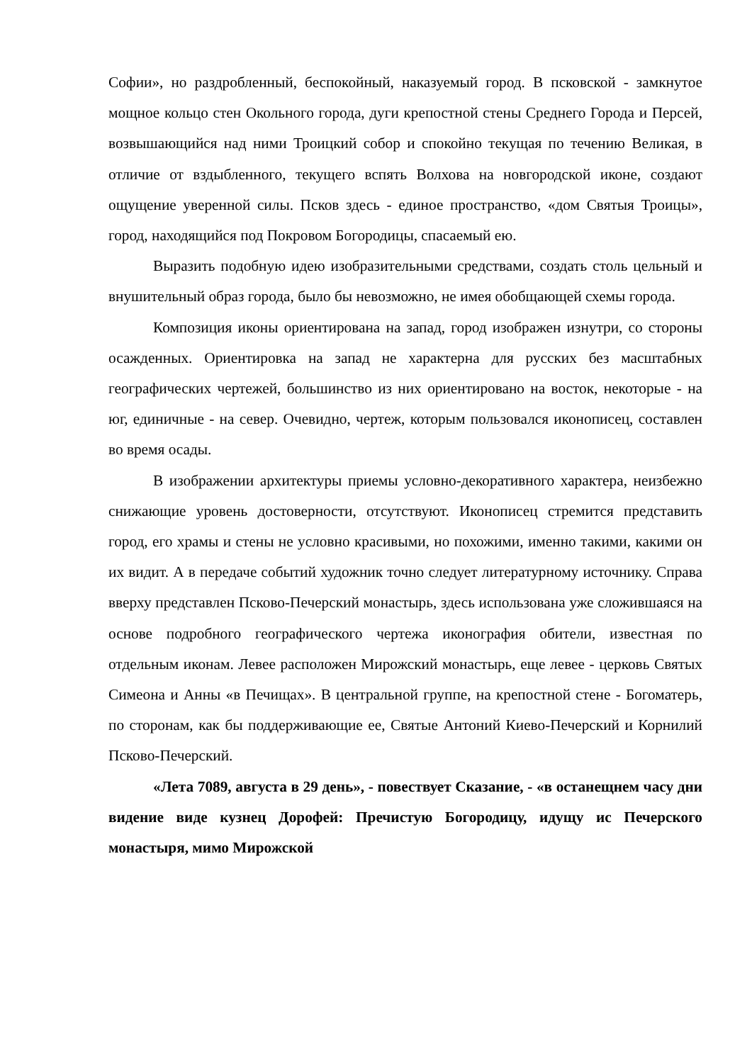Софии», но раздробленный, беспокойный, наказуемый город. В псковской - замкнутое мощное кольцо стен Окольного города, дуги крепостной стены Среднего Города и Персей, возвышающийся над ними Троицкий собор и спокойно текущая по течению Великая, в отличие от вздыбленного, текущего вспять Волхова на новгородской иконе, создают ощущение уверенной силы. Псков здесь - единое пространство, «дом Святыя Троицы», город, находящийся под Покровом Богородицы, спасаемый ею.
Выразить подобную идею изобразительными средствами, создать столь цельный и внушительный образ города, было бы невозможно, не имея обобщающей схемы города.
Композиция иконы ориентирована на запад, город изображен изнутри, со стороны осажденных. Ориентировка на запад не характерна для русских без масштабных географических чертежей, большинство из них ориентировано на восток, некоторые - на юг, единичные - на север. Очевидно, чертеж, которым пользовался иконописец, составлен во время осады.
В изображении архитектуры приемы условно-декоративного характера, неизбежно снижающие уровень достоверности, отсутствуют. Иконописец стремится представить город, его храмы и стены не условно красивыми, но похожими, именно такими, какими он их видит. А в передаче событий художник точно следует литературному источнику. Справа вверху представлен Псково-Печерский монастырь, здесь использована уже сложившаяся на основе подробного географического чертежа иконография обители, известная по отдельным иконам. Левее расположен Мирожский монастырь, еще левее - церковь Святых Симеона и Анны «в Печищах». В центральной группе, на крепостной стене - Богоматерь, по сторонам, как бы поддерживающие ее, Святые Антоний Киево-Печерский и Корнилий Псково-Печерский.
«Лета 7089, августа в 29 день», - повествует Сказание, - «в останещнем часу дни видение виде кузнец Дорофей: Пречистую Богородицу, идущу ис Печерского монастыря, мимо Мирожской